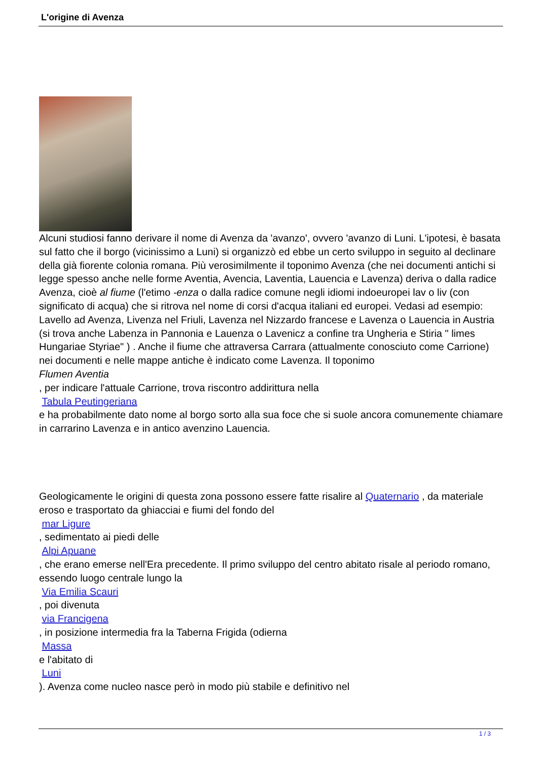L'origine di Avenza
Alcuni studiosi fanno derivare il nome di Avenza da 'avanzo', ovvero 'avanzo di Luni. L'ipotesi, è basata sul fatto che il borgo (vicinissimo a Luni) si organizzò ed ebbe un certo sviluppo in seguito al declinare della già fiorente colonia romana. Più verosimilmente il toponimo Avenza (che nei documenti antichi si legge spesso anche nelle forme Aventia, Avencia, Laventia, Lauencia e Lavenza) deriva o dalla radice Avenza, cioè al fiume (l'etimo -enza o dalla radice comune negli idiomi indoeuropei lav o liv (con significato di acqua) che si ritrova nel nome di corsi d'acqua italiani ed europei. Vedasi ad esempio: Lavello ad Avenza, Livenza nel Friuli, Lavenza nel Nizzardo francese e Lavenza o Lauencia in Austria (si trova anche Labenza in Pannonia e Lauenza o Lavenicz a confine tra Ungheria e Stiria " limes Hungariae Styriae" ) . Anche il fiume che attraversa Carrara (attualmente conosciuto come Carrione) nei documenti e nelle mappe antiche è indicato come Lavenza. Il toponimo
Flumen Aventia
, per indicare l'attuale Carrione, trova riscontro addirittura nella
Tabula Peutingeriana
e ha probabilmente dato nome al borgo sorto alla sua foce che si suole ancora comunemente chiamare in carrarino Lavenza e in antico avenzino Lauencia.
Geologicamente le origini di questa zona possono essere fatte risalire al Quaternario , da materiale eroso e trasportato da ghiacciai e fiumi del fondo del
mar Ligure
, sedimentato ai piedi delle
Alpi Apuane
, che erano emerse nell'Era precedente. Il primo sviluppo del centro abitato risale al periodo romano, essendo luogo centrale lungo la
Via Emilia Scauri
, poi divenuta
via Francigena
, in posizione intermedia fra la Taberna Frigida (odierna
Massa
e l'abitato di
Luni
). Avenza come nucleo nasce però in modo più stabile e definitivo nel
1 / 3